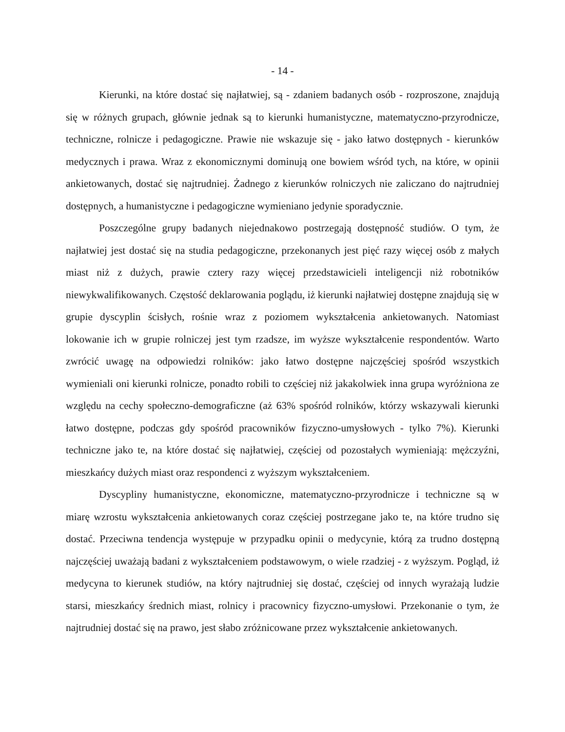- 14 -
Kierunki, na które dostać się najłatwiej, są - zdaniem badanych osób - rozproszone, znajdują się w różnych grupach, głównie jednak są to kierunki humanistyczne, matematyczno-przyrodnicze, techniczne, rolnicze i pedagogiczne. Prawie nie wskazuje się - jako łatwo dostępnych - kierunków medycznych i prawa. Wraz z ekonomicznymi dominują one bowiem wśród tych, na które, w opinii ankietowanych, dostać się najtrudniej. Żadnego z kierunków rolniczych nie zaliczano do najtrudniej dostępnych, a humanistyczne i pedagogiczne wymieniano jedynie sporadycznie.
Poszczególne grupy badanych niejednakowo postrzegają dostępność studiów. O tym, że najłatwiej jest dostać się na studia pedagogiczne, przekonanych jest pięć razy więcej osób z małych miast niż z dużych, prawie cztery razy więcej przedstawicieli inteligencji niż robotników niewykwalifikowanych. Częstość deklarowania poglądu, iż kierunki najłatwiej dostępne znajdują się w grupie dyscyplin ścisłych, rośnie wraz z poziomem wykształcenia ankietowanych. Natomiast lokowanie ich w grupie rolniczej jest tym rzadsze, im wyższe wykształcenie respondentów. Warto zwrócić uwagę na odpowiedzi rolników: jako łatwo dostępne najczęściej spośród wszystkich wymieniali oni kierunki rolnicze, ponadto robili to częściej niż jakakolwiek inna grupa wyróżniona ze względu na cechy społeczno-demograficzne (aż 63% spośród rolników, którzy wskazywali kierunki łatwo dostępne, podczas gdy spośród pracowników fizyczno-umysłowych - tylko 7%). Kierunki techniczne jako te, na które dostać się najłatwiej, częściej od pozostałych wymieniają: mężczyźni, mieszkańcy dużych miast oraz respondenci z wyższym wykształceniem.
Dyscypliny humanistyczne, ekonomiczne, matematyczno-przyrodnicze i techniczne są w miarę wzrostu wykształcenia ankietowanych coraz częściej postrzegane jako te, na które trudno się dostać. Przeciwna tendencja występuje w przypadku opinii o medycynie, którą za trudno dostępną najczęściej uważają badani z wykształceniem podstawowym, o wiele rzadziej - z wyższym. Pogląd, iż medycyna to kierunek studiów, na który najtrudniej się dostać, częściej od innych wyrażają ludzie starsi, mieszkańcy średnich miast, rolnicy i pracownicy fizyczno-umysłowi. Przekonanie o tym, że najtrudniej dostać się na prawo, jest słabo zróżnicowane przez wykształcenie ankietowanych.